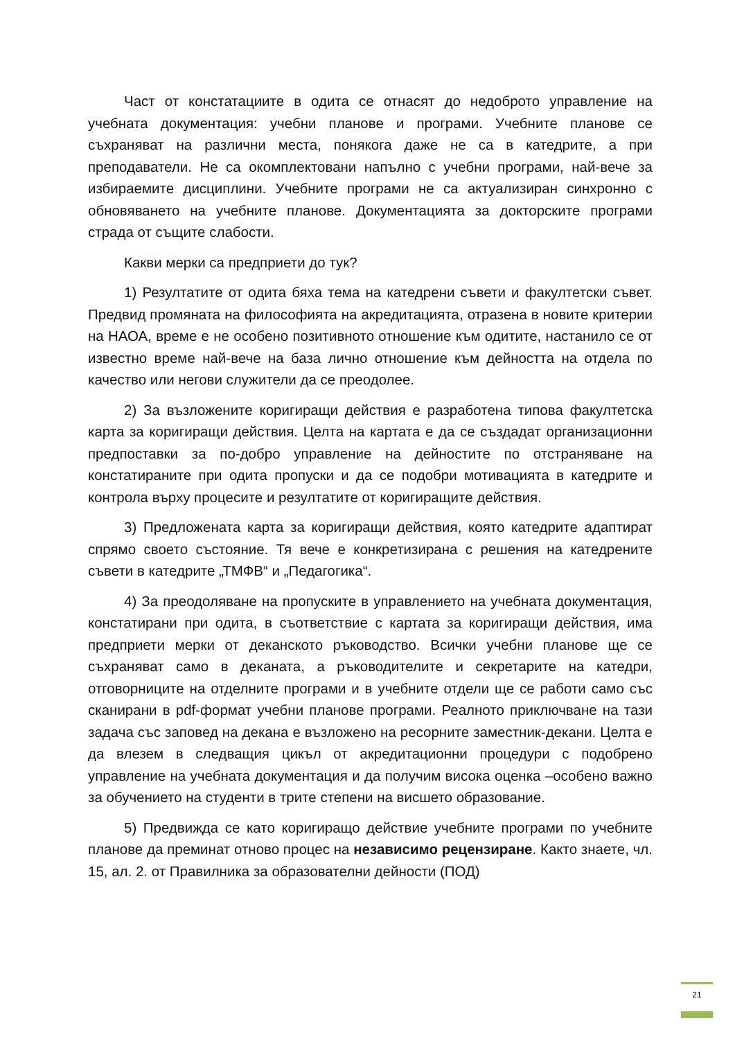Част от констатациите в одита се отнасят до недоброто управление на учебната документация: учебни планове и програми. Учебните планове се съхраняват на различни места, понякога даже не са в катедрите, а при преподаватели. Не са окомплектовани напълно с учебни програми, най-вече за избираемите дисциплини. Учебните програми не са актуализиран синхронно с обновяването на учебните планове. Документацията за докторските програми страда от същите слабости.
Какви мерки са предприети до тук?
1) Резултатите от одита бяха тема на катедрени съвети и факултетски съвет. Предвид промяната на философията на акредитацията, отразена в новите критерии на НАОА, време е не особено позитивното отношение към одитите, настанило се от известно време най-вече на база лично отношение към дейността на отдела по качество или негови служители да се преодолее.
2) За възложените коригиращи действия е разработена типова факултетска карта за коригиращи действия. Целта на картата е да се създадат организационни предпоставки за по-добро управление на дейностите по отстраняване на констатираните при одита пропуски и да се подобри мотивацията в катедрите и контрола върху процесите и резултатите от коригиращите действия.
3) Предложената карта за коригиращи действия, която катедрите адаптират спрямо своето състояние. Тя вече е конкретизирана с решения на катедрените съвети в катедрите „ТМФВ“ и „Педагогика“.
4) За преодоляване на пропуските в управлението на учебната документация, констатирани при одита, в съответствие с картата за коригиращи действия, има предприети мерки от деканското ръководство. Всички учебни планове ще се съхраняват само в деканата, а ръководителите и секретарите на катедри, отговорниците на отделните програми и в учебните отдели ще се работи само със сканирани в pdf-формат учебни планове програми. Реалното приключване на тази задача със заповед на декана е възложено на ресорните заместник-декани. Целта е да влезем в следващия цикъл от акредитационни процедури с подобрено управление на учебната документация и да получим висока оценка –особено важно за обучението на студенти в трите степени на висшето образование.
5) Предвижда се като коригиращо действие учебните програми по учебните планове да преминат отново процес на независимо рецензиране. Както знаете, чл. 15, ал. 2. от Правилника за образователни дейности (ПОД)
21